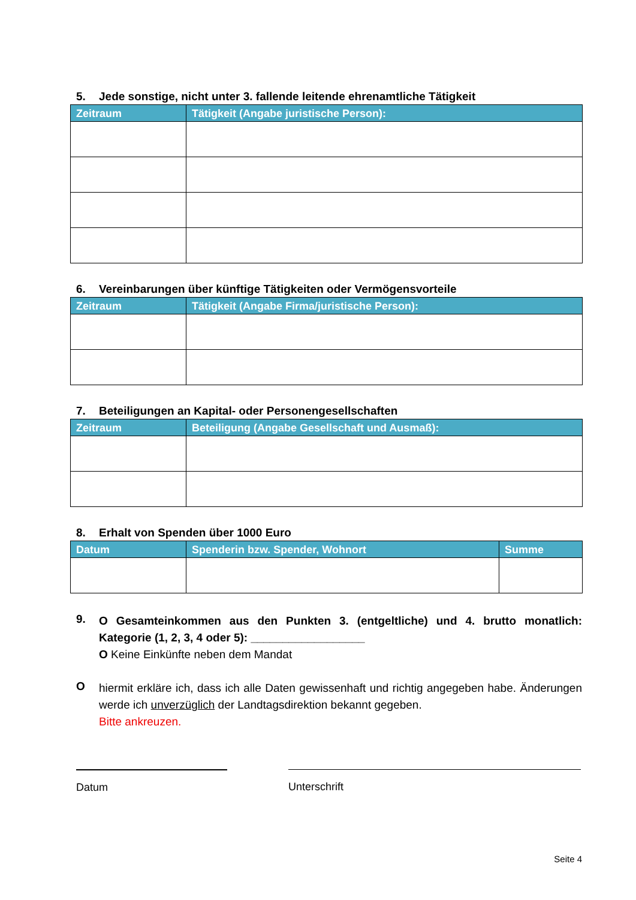5. Jede sonstige, nicht unter 3. fallende leitende ehrenamtliche Tätigkeit
| Zeitraum | Tätigkeit (Angabe juristische Person): |
| --- | --- |
6. Vereinbarungen über künftige Tätigkeiten oder Vermögensvorteile
| Zeitraum | Tätigkeit (Angabe Firma/juristische Person): |
| --- | --- |
7. Beteiligungen an Kapital- oder Personengesellschaften
| Zeitraum | Beteiligung (Angabe Gesellschaft und Ausmaß): |
| --- | --- |
8. Erhalt von Spenden über 1000 Euro
| Datum | Spenderin bzw. Spender, Wohnort | Summe |
| --- | --- | --- |
9.
O Gesamteinkommen aus den Punkten 3. (entgeltliche) und 4. brutto monatlich: Kategorie (1, 2, 3, 4 oder 5): __________________
O Keine Einkünfte neben dem Mandat
O
hiermit erkläre ich, dass ich alle Daten gewissenhaft und richtig angegeben habe. Änderungen werde ich unverzüglich der Landtagsdirektion bekannt gegeben.
Bitte ankreuzen.
Datum Unterschrift
Seite 4